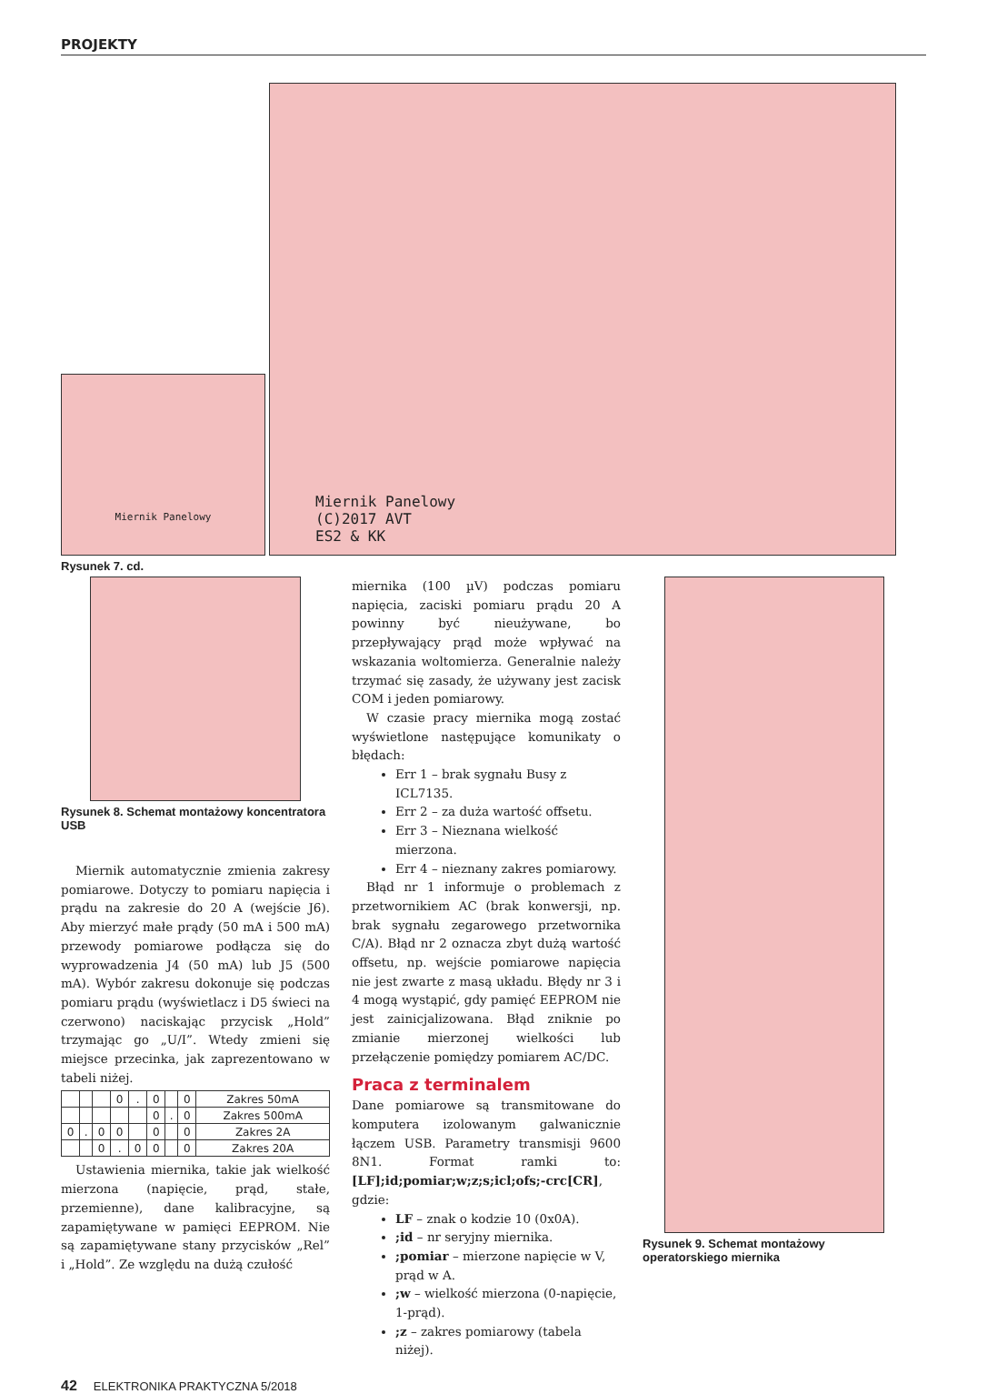PROJEKTY
Miernik Panelowy
Miernik Panelowy
(C)2017 AVT
ES2 & KK
Rysunek 7. cd.
Rysunek 8. Schemat montażowy koncentratora USB
Miernik automatycznie zmienia zakresy pomiarowe. Dotyczy to pomiaru napięcia i prądu na zakresie do 20 A (wejście J6). Aby mierzyć małe prądy (50 mA i 500 mA) przewody pomiarowe podłącza się do wyprowadzenia J4 (50 mA) lub J5 (500 mA). Wybór zakresu dokonuje się podczas pomiaru prądu (wyświetlacz i D5 świeci na czerwono) naciskając przycisk „Hold” trzymając go „U/I”. Wtedy zmieni się miejsce przecinka, jak zaprezentowano w tabeli niżej.
| | | | 0 | . | 0 | | 0 | Zakres 50mA |
| | | | | | 0 | . | 0 | Zakres 500mA |
| 0 | . | 0 | 0 | | 0 | | 0 | Zakres 2A |
| | | 0 | . | 0 | 0 | | 0 | Zakres 20A |
Ustawienia miernika, takie jak wielkość mierzona (napięcie, prąd, stałe, przemienne), dane kalibracyjne, są zapamiętywane w pamięci EEPROM. Nie są zapamiętywane stany przycisków „Rel” i „Hold”. Ze względu na dużą czułość
miernika (100 µV) podczas pomiaru napięcia, zaciski pomiaru prądu 20 A powinny być nieużywane, bo przepływający prąd może wpływać na wskazania woltomierza. Generalnie należy trzymać się zasady, że używany jest zacisk COM i jeden pomiarowy.
W czasie pracy miernika mogą zostać wyświetlone następujące komunikaty o błędach:
Err 1 – brak sygnału Busy z ICL7135.
Err 2 – za duża wartość offsetu.
Err 3 – Nieznana wielkość mierzona.
Err 4 – nieznany zakres pomiarowy.
Błąd nr 1 informuje o problemach z przetwornikiem AC (brak konwersji, np. brak sygnału zegarowego przetwornika C/A). Błąd nr 2 oznacza zbyt dużą wartość offsetu, np. wejście pomiarowe napięcia nie jest zwarte z masą układu. Błędy nr 3 i 4 mogą wystąpić, gdy pamięć EEPROM nie jest zainicjalizowana. Błąd zniknie po zmianie mierzonej wielkości lub przełączenie pomiędzy pomiarem AC/DC.
Praca z terminalem
Dane pomiarowe są transmitowane do komputera izolowanym galwanicznie łączem USB. Parametry transmisji 9600 8N1. Format ramki to: [LF];id;pomiar;w;z;s;icl;ofs;-crc[CR], gdzie:
LF – znak o kodzie 10 (0x0A).
;id – nr seryjny miernika.
;pomiar – mierzone napięcie w V, prąd w A.
;w – wielkość mierzona (0-napięcie, 1-prąd).
;z – zakres pomiarowy (tabela niżej).
Rysunek 9. Schemat montażowy operatorskiego miernika
42 ELEKTRONIKA PRAKTYCZNA 5/2018